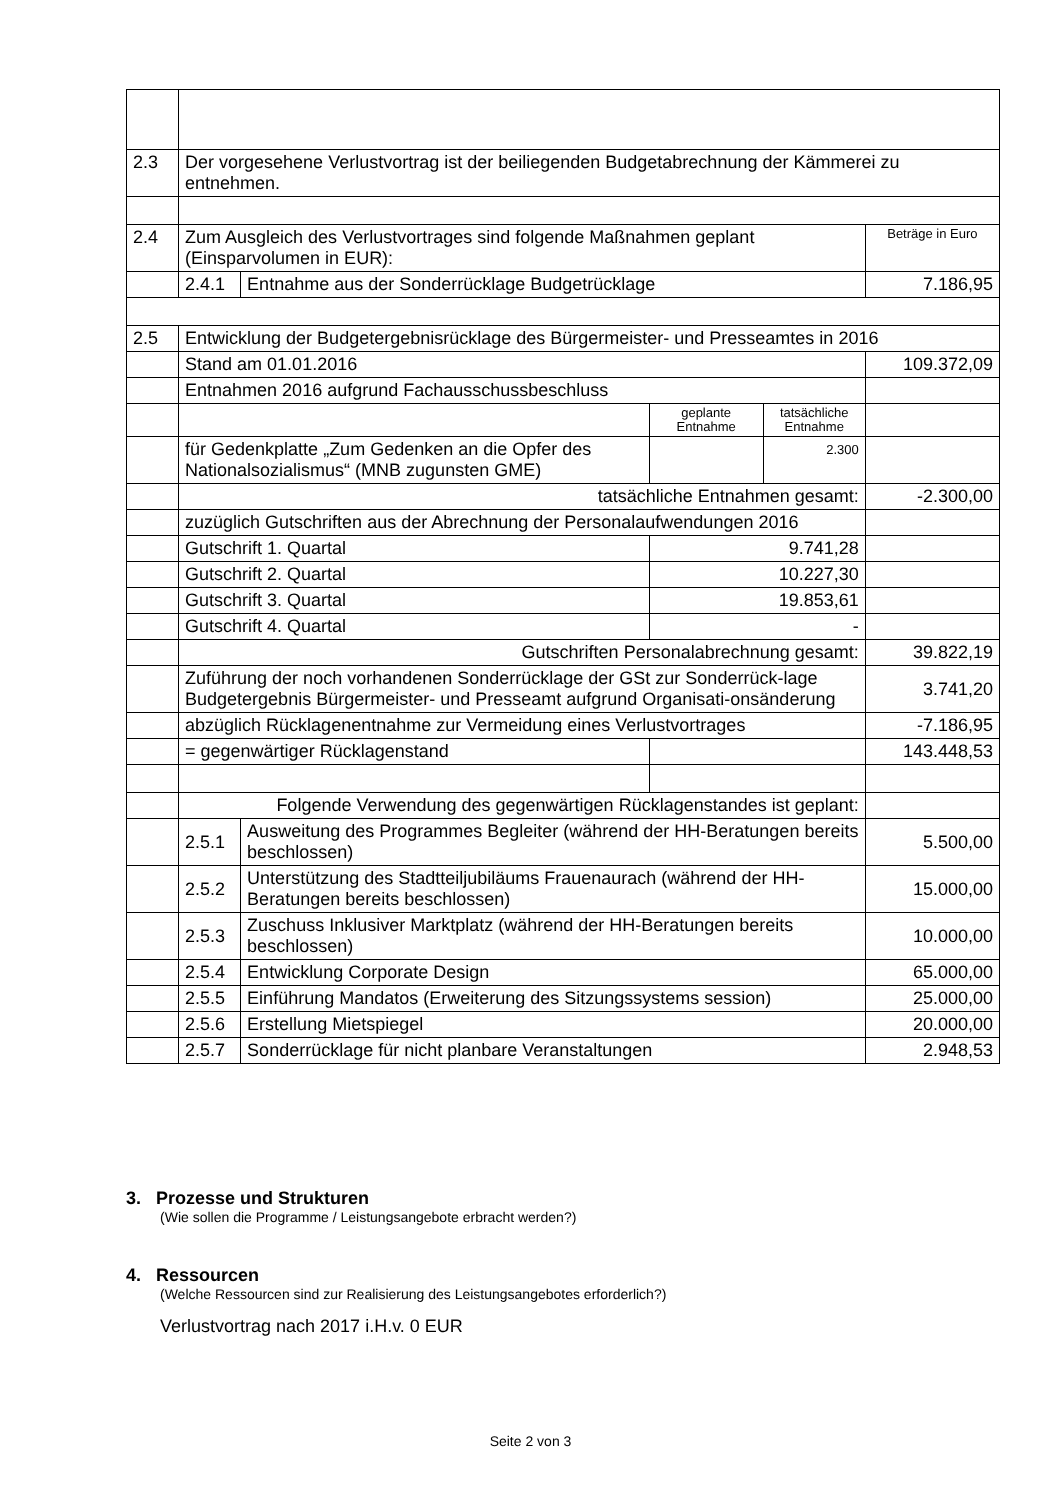| 2.3 | Der vorgesehene Verlustvortrag ist der beiliegenden Budgetabrechnung der Kämmerei zu entnehmen. | | | | |
| 2.4 | Zum Ausgleich des Verlustvortrages sind folgende Maßnahmen geplant (Einsparvolumen in EUR): | | | | Beträge in Euro |
| | 2.4.1 | Entnahme aus der Sonderrücklage Budgetrücklage | | | 7.186,95 |
| 2.5 | Entwicklung der Budgetergebnisrücklage des Bürgermeister- und Presseamtes in 2016 | | | | |
| | Stand am 01.01.2016 | | | | 109.372,09 |
| | Entnahmen 2016 aufgrund Fachausschussbeschluss | | | | |
| | | | geplante Entnahme | tatsächliche Entnahme | |
| | für Gedenkplatte „Zum Gedenken an die Opfer des Nationalsozialismus“ (MNB zugunsten GME) | | | 2.300 | |
| | tatsächliche Entnahmen gesamt: | | | | -2.300,00 |
| | zuzüglich Gutschriften aus der Abrechnung der Personalaufwendungen 2016 | | | | |
| | Gutschrift 1. Quartal | | 9.741,28 | | |
| | Gutschrift 2. Quartal | | 10.227,30 | | |
| | Gutschrift 3. Quartal | | 19.853,61 | | |
| | Gutschrift 4. Quartal | | - | | |
| | Gutschriften Personalabrechnung gesamt: | | | | 39.822,19 |
| | Zuführung der noch vorhandenen Sonderrücklage der GSt zur Sonderrück-lage Budgetergebnis Bürgermeister- und Presseamt aufgrund Organisati-onsänderung | | | | 3.741,20 |
| | abzüglich Rücklagenentnahme zur Vermeidung eines Verlustvortrages | | | | -7.186,95 |
| | = gegenwärtiger Rücklagenstand | | | | 143.448,53 |
| | Folgende Verwendung des gegenwärtigen Rücklagenstandes ist geplant: | | | | |
| | 2.5.1 | Ausweitung des Programmes Begleiter (während der HH-Beratungen bereits beschlossen) | | | 5.500,00 |
| | 2.5.2 | Unterstützung des Stadtteiljubiläums Frauenaurach (während der HH-Beratungen bereits beschlossen) | | | 15.000,00 |
| | 2.5.3 | Zuschuss Inklusiver Marktplatz (während der HH-Beratungen bereits beschlossen) | | | 10.000,00 |
| | 2.5.4 | Entwicklung Corporate Design | | | 65.000,00 |
| | 2.5.5 | Einführung Mandatos (Erweiterung des Sitzungssystems session) | | | 25.000,00 |
| | 2.5.6 | Erstellung Mietspiegel | | | 20.000,00 |
| | 2.5.7 | Sonderrücklage für nicht planbare Veranstaltungen | | | 2.948,53 |
3. Prozesse und Strukturen
(Wie sollen die Programme / Leistungsangebote erbracht werden?)
4. Ressourcen
(Welche Ressourcen sind zur Realisierung des Leistungsangebotes erforderlich?)
Verlustvortrag nach 2017 i.H.v. 0 EUR
Seite 2 von 3